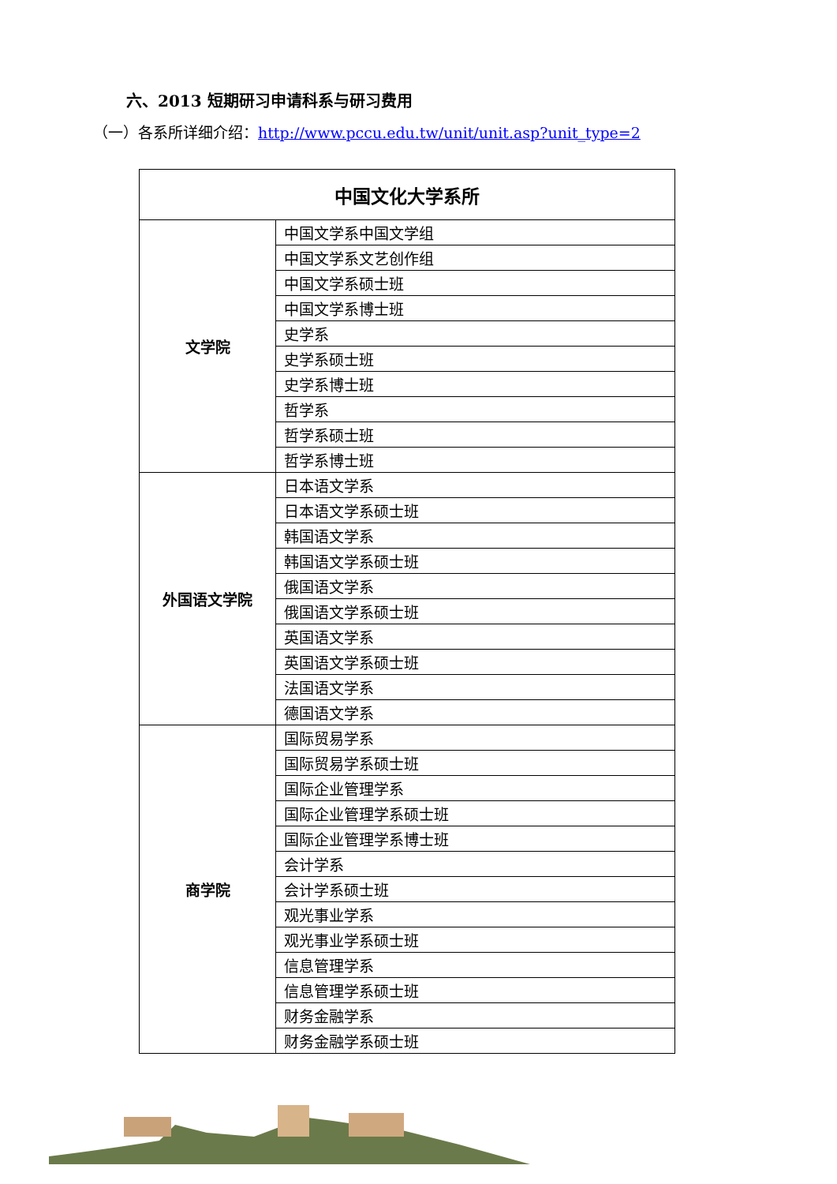六、2013 短期研习申请科系与研习费用
（一）各系所详细介绍：http://www.pccu.edu.tw/unit/unit.asp?unit_type=2
| 中国文化大学系所 | |
| --- | --- |
| 文学院 | 中国文学系中国文学组 |
| | 中国文学系文艺创作组 |
| | 中国文学系硕士班 |
| | 中国文学系博士班 |
| | 史学系 |
| | 史学系硕士班 |
| | 史学系博士班 |
| | 哲学系 |
| | 哲学系硕士班 |
| | 哲学系博士班 |
| 外国语文学院 | 日本语文学系 |
| | 日本语文学系硕士班 |
| | 韩国语文学系 |
| | 韩国语文学系硕士班 |
| | 俄国语文学系 |
| | 俄国语文学系硕士班 |
| | 英国语文学系 |
| | 英国语文学系硕士班 |
| | 法国语文学系 |
| | 德国语文学系 |
| 商学院 | 国际贸易学系 |
| | 国际贸易学系硕士班 |
| | 国际企业管理学系 |
| | 国际企业管理学系硕士班 |
| | 国际企业管理学系博士班 |
| | 会计学系 |
| | 会计学系硕士班 |
| | 观光事业学系 |
| | 观光事业学系硕士班 |
| | 信息管理学系 |
| | 信息管理学系硕士班 |
| | 财务金融学系 |
| | 财务金融学系硕士班 |